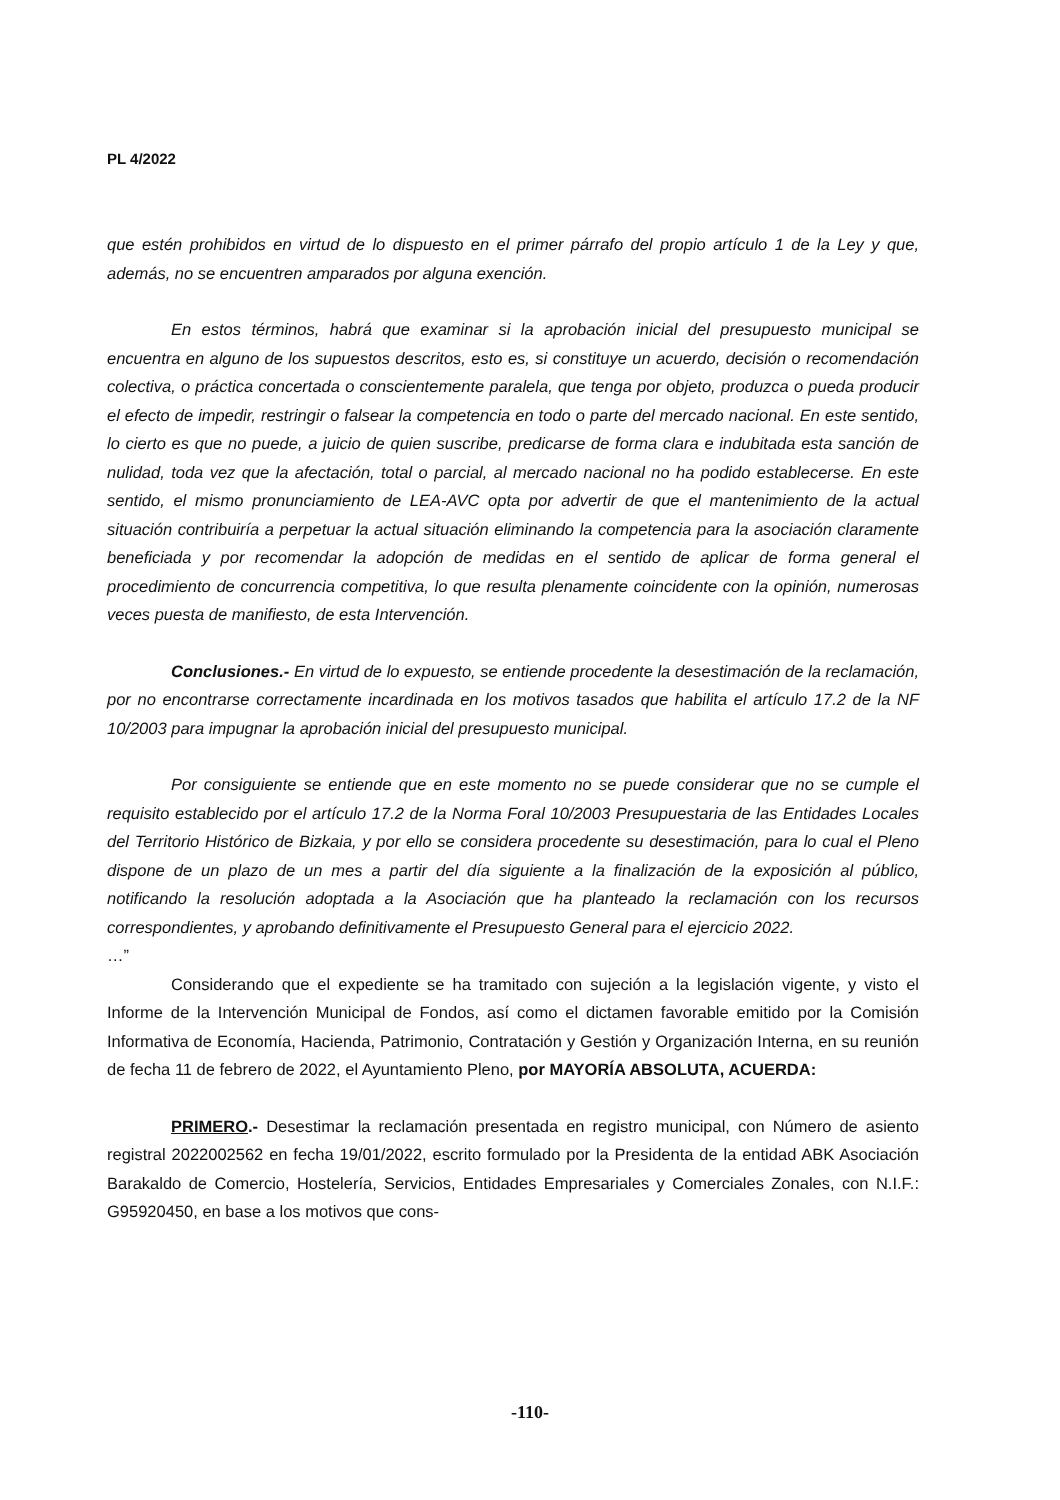PL 4/2022
que estén prohibidos en virtud de lo dispuesto en el primer párrafo del propio artículo 1 de la Ley y que, además, no se encuentren amparados por alguna exención.
En estos términos, habrá que examinar si la aprobación inicial del presupuesto municipal se encuentra en alguno de los supuestos descritos, esto es, si constituye un acuerdo, decisión o recomendación colectiva, o práctica concertada o conscientemente paralela, que tenga por objeto, produzca o pueda producir el efecto de impedir, restringir o falsear la competencia en todo o parte del mercado nacional. En este sentido, lo cierto es que no puede, a juicio de quien suscribe, predicarse de forma clara e indubitada esta sanción de nulidad, toda vez que la afectación, total o parcial, al mercado nacional no ha podido establecerse. En este sentido, el mismo pronunciamiento de LEA-AVC opta por advertir de que el mantenimiento de la actual situación contribuiría a perpetuar la actual situación eliminando la competencia para la asociación claramente beneficiada y por recomendar la adopción de medidas en el sentido de aplicar de forma general el procedimiento de concurrencia competitiva, lo que resulta plenamente coincidente con la opinión, numerosas veces puesta de manifiesto, de esta Intervención.
Conclusiones.- En virtud de lo expuesto, se entiende procedente la desestimación de la reclamación, por no encontrarse correctamente incardinada en los motivos tasados que habilita el artículo 17.2 de la NF 10/2003 para impugnar la aprobación inicial del presupuesto municipal.
Por consiguiente se entiende que en este momento no se puede considerar que no se cumple el requisito establecido por el artículo 17.2 de la Norma Foral 10/2003 Presupuestaria de las Entidades Locales del Territorio Histórico de Bizkaia, y por ello se considera procedente su desestimación, para lo cual el Pleno dispone de un plazo de un mes a partir del día siguiente a la finalización de la exposición al público, notificando la resolución adoptada a la Asociación que ha planteado la reclamación con los recursos correspondientes, y aprobando definitivamente el Presupuesto General para el ejercicio 2022.
…”
Considerando que el expediente se ha tramitado con sujeción a la legislación vigente, y visto el Informe de la Intervención Municipal de Fondos, así como el dictamen favorable emitido por la Comisión Informativa de Economía, Hacienda, Patrimonio, Contratación y Gestión y Organización Interna, en su reunión de fecha 11 de febrero de 2022, el Ayuntamiento Pleno, por MAYORÍA ABSOLUTA, ACUERDA:
PRIMERO.- Desestimar la reclamación presentada en registro municipal, con Número de asiento registral 2022002562 en fecha 19/01/2022, escrito formulado por la Presidenta de la entidad ABK Asociación Barakaldo de Comercio, Hostelería, Servicios, Entidades Empresariales y Comerciales Zonales, con N.I.F.: G95920450, en base a los motivos que cons-
-110-